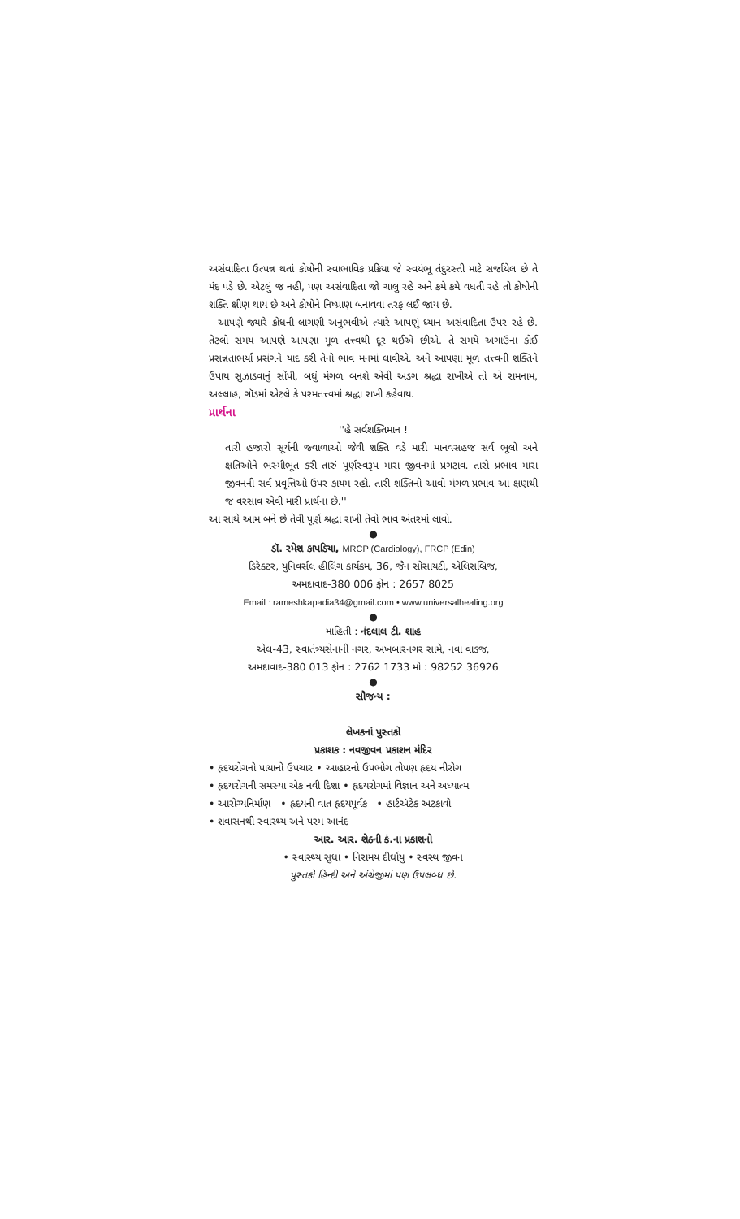અસંવાદિતા ઉત્પન્ન થતાં કોષોની સ્વાભાવિક પ્રક્રિયા જે સ્વયંભૂ તંદુરસ્તી માટે સર્જાયેલ છે તે મંદ પડે છે. એટલું જ નહીં, પણ અસંવાદિતા જો ચાલુ રહે અને ક્રમે ક્રમે વધતી રહે તો કોષોની શક્તિ ક્ષીણ થાય છે અને કોષોને નિષ્પ્રાણ બનાવવા તરફ લઈ જાય છે.
આપણે જ્યારે ક્રોધની લાગણી અનુભવીએ ત્યારે આપણું ધ્યાન અસંવાદિતા ઉપર રહે છે. તેટલો સમય આપણે આપણા મૂળ તત્ત્વથી દૂર થઈએ છીએ. તે સમયે અગાઉના કોઈ પ્રસન્નતાભર્યા પ્રસંગને યાદ કરી તેનો ભાવ મનમાં લાવીએ. અને આપણા મૂળ તત્ત્વની શક્તિને ઉપાય સુઝાડવાનું સોંપી, બધું મંગળ બનશે એવી અડગ શ્રદ્ધા રાખીએ તો એ રામનામ, અલ્લાહ, ગૉડમાં એટલે કે પરમતત્ત્વમાં શ્રદ્ધા રાખી કહેવાય.
પ્રાર્થના
''હે સર્વશક્તિમાન !
તારી હજારો સૂર્યની જ્વાળાઓ જેવી શક્તિ વડે મારી માનવસહજ સર્વ ભૂલો અને ક્ષતિઓને ભસ્મીભૂત કરી તારું પૂર્ણસ્વરૂપ મારા જીવનમાં પ્રગટાવ. તારો પ્રભાવ મારા જીવનની સર્વ પ્રવૃત્તિઓ ઉપર કાયમ રહો. તારી શક્તિનો આવો મંગળ પ્રભાવ આ ક્ષણથી જ વરસાવ એવી મારી પ્રાર્થના છે.''
આ સાથે આમ બને છે તેવી પૂર્ણ શ્રદ્ધા રાખી તેવો ભાવ અંતરમાં લાવો.
●
ડૉ. રમેશ કાપડિયા, MRCP (Cardiology), FRCP (Edin)
ડિરેક્ટર, યુનિવર્સલ હીલિંગ કાર્યક્રમ, 36, જૈન સોસાયટી, એલિસબ્રિજ,
અમદાવાદ-380 006 ફોન : 2657 8025
Email : rameshkapadia34@gmail.com • www.universalhealing.org
●
માહિતી : નંદલાલ ટી. શાહ
એલ-43, સ્વાતંત્ર્યસેનાની નગર, અખબારનગર સામે, નવા વાડજ,
અમદાવાદ-380 013 ફોન : 2762 1733 મો : 98252 36926
●
સૌજન્ય :
લેખકનાં પુસ્તકો
પ્રકાશક : નવજીવન પ્રકાશન મંદિર
• હૃદયરોગનો પાયાનો ઉપચાર • આહારનો ઉપભોગ તોપણ હૃદય નીરોગ
• હૃદયરોગની સમસ્યા એક નવી દિશા • હૃદયરોગમાં વિજ્ઞાન અને અધ્યાત્મ
• આરોગ્યનિર્માણ • હૃદયની વાત હૃદયપૂર્વક • હાર્ટઍટેક અટકાવો
• શવાસનથી સ્વાસ્થ્ય અને પરમ આનંદ
આર. આર. શેઠની કં.ના પ્રકાશનો
• સ્વાસ્થ્ય સુધા • નિરામય દીર્ઘાયુ • સ્વસ્થ જીવન
પુસ્તકો હિન્દી અને અંગ્રેજીમાં પણ ઉપલબ્ધ છે.